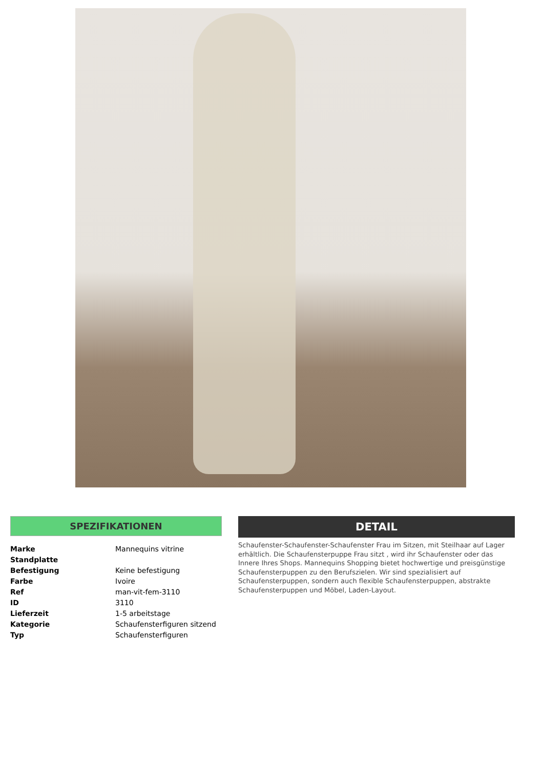SPEZIFIKATIONEN
| Marke | Mannequins vitrine |
| Standplatte | |
| Befestigung | Keine befestigung |
| Farbe | Ivoire |
| Ref | man-vit-fem-3110 |
| ID | 3110 |
| Lieferzeit | 1-5 arbeitstage |
| Kategorie | Schaufensterfiguren sitzend |
| Typ | Schaufensterfiguren |
DETAIL
Schaufenster-Schaufenster-Schaufenster Frau im Sitzen, mit Steilhaar auf Lager erhältlich. Die Schaufensterpuppe Frau sitzt , wird ihr Schaufenster oder das Innere Ihres Shops. Mannequins Shopping bietet hochwertige und preisgünstige Schaufensterpuppen zu den Berufszielen. Wir sind spezialisiert auf Schaufensterpuppen, sondern auch flexible Schaufensterpuppen, abstrakte Schaufensterpuppen und Möbel, Laden-Layout.